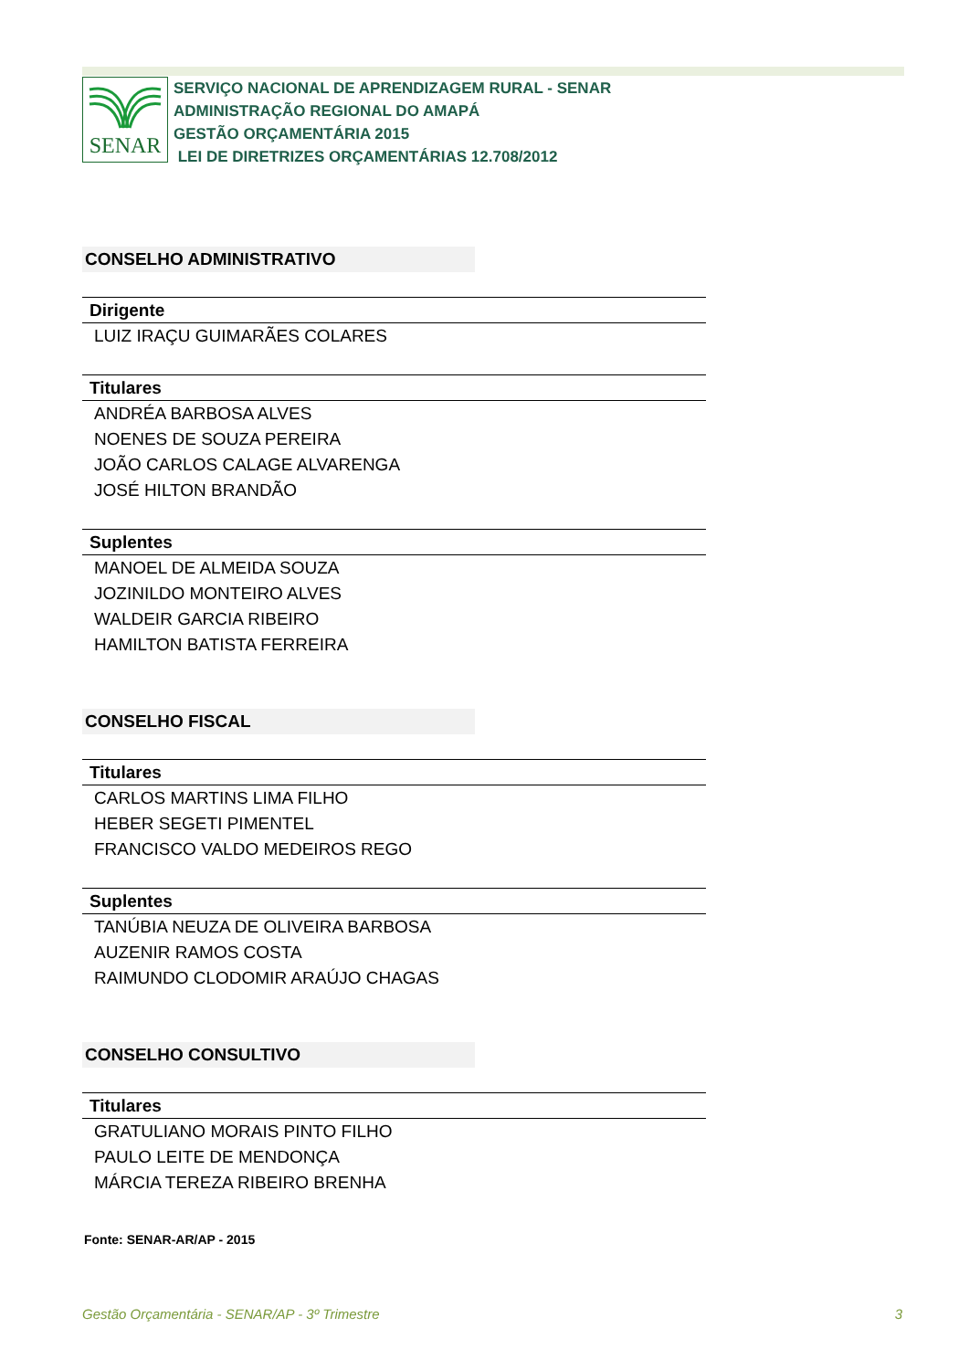SENAR
SERVIÇO NACIONAL DE APRENDIZAGEM RURAL - SENAR
ADMINISTRAÇÃO REGIONAL DO AMAPÁ
GESTÃO ORÇAMENTÁRIA 2015
LEI DE DIRETRIZES ORÇAMENTÁRIAS 12.708/2012
CONSELHO ADMINISTRATIVO
Dirigente
LUIZ IRAÇU GUIMARÃES COLARES
Titulares
ANDRÉA BARBOSA ALVES
NOENES DE SOUZA PEREIRA
JOÃO CARLOS CALAGE ALVARENGA
JOSÉ HILTON BRANDÃO
Suplentes
MANOEL DE ALMEIDA SOUZA
JOZINILDO MONTEIRO ALVES
WALDEIR GARCIA RIBEIRO
HAMILTON BATISTA FERREIRA
CONSELHO FISCAL
Titulares
CARLOS MARTINS LIMA FILHO
HEBER SEGETI PIMENTEL
FRANCISCO VALDO MEDEIROS REGO
Suplentes
TANÚBIA NEUZA DE OLIVEIRA BARBOSA
AUZENIR RAMOS COSTA
RAIMUNDO CLODOMIR ARAÚJO CHAGAS
CONSELHO CONSULTIVO
Titulares
GRATULIANO MORAIS PINTO FILHO
PAULO LEITE DE MENDONÇA
MÁRCIA TEREZA RIBEIRO BRENHA
Fonte: SENAR-AR/AP - 2015
Gestão Orçamentária - SENAR/AP - 3º Trimestre 3